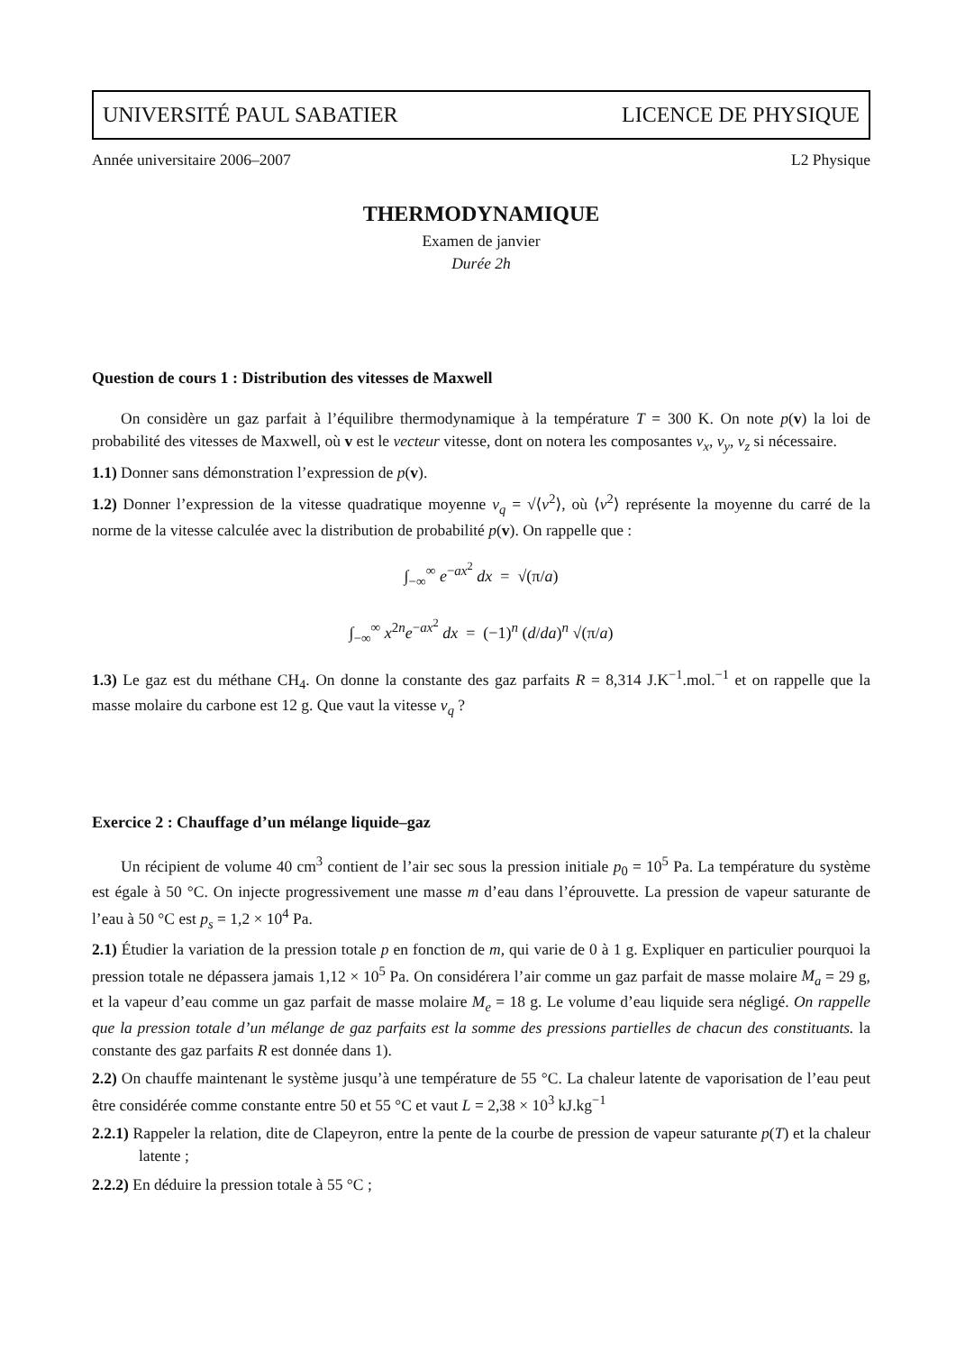UNIVERSITÉ PAUL SABATIER LICENCE DE PHYSIQUE
Année universitaire 2006–2007 L2 Physique
THERMODYNAMIQUE
Examen de janvier
Durée 2h
Question de cours 1 : Distribution des vitesses de Maxwell
On considère un gaz parfait à l’équilibre thermodynamique à la température T = 300 K. On note p(v) la loi de probabilité des vitesses de Maxwell, où v est le vecteur vitesse, dont on notera les composantes v<sub>x</sub>, v<sub>y</sub>, v<sub>z</sub> si nécessaire.
1.1) Donner sans démonstration l’expression de p(v).
1.2) Donner l’expression de la vitesse quadratique moyenne v<sub>q</sub> = √⟨v<sup>2</sup>⟩, où ⟨v<sup>2</sup>⟩ représente la moyenne du carré de la norme de la vitesse calculée avec la distribution de probabilité p(v). On rappelle que :
∫<sub>−∞</sub><sup>∞</sup> e<sup>−ax<sup>2</sup></sup> dx = √(π/a)
∫<sub>−∞</sub><sup>∞</sup> x<sup>2n</sup>e<sup>−ax<sup>2</sup></sup> dx = (−1)<sup>n</sup> (d/da)<sup>n</sup> √(π/a)
1.3) Le gaz est du méthane CH<sub>4</sub>. On donne la constante des gaz parfaits R = 8,314 J.K<sup>−1</sup>.mol.<sup>−1</sup> et on rappelle que la masse molaire du carbone est 12 g. Que vaut la vitesse v<sub>q</sub> ?
Exercice 2 : Chauffage d’un mélange liquide–gaz
Un récipient de volume 40 cm<sup>3</sup> contient de l’air sec sous la pression initiale p<sub>0</sub> = 10<sup>5</sup> Pa. La température du système est égale à 50 °C. On injecte progressivement une masse m d’eau dans l’éprouvette. La pression de vapeur saturante de l’eau à 50 °C est p<sub>s</sub> = 1,2 × 10<sup>4</sup> Pa.
2.1) Étudier la variation de la pression totale p en fonction de m, qui varie de 0 à 1 g. Expliquer en particulier pourquoi la pression totale ne dépassera jamais 1,12 × 10<sup>5</sup> Pa. On considérera l’air comme un gaz parfait de masse molaire M<sub>a</sub> = 29 g, et la vapeur d’eau comme un gaz parfait de masse molaire M<sub>e</sub> = 18 g. Le volume d’eau liquide sera négligé. On rappelle que la pression totale d’un mélange de gaz parfaits est la somme des pressions partielles de chacun des constituants. la constante des gaz parfaits R est donnée dans 1).
2.2) On chauffe maintenant le système jusqu’à une température de 55 °C. La chaleur latente de vaporisation de l’eau peut être considérée comme constante entre 50 et 55 °C et vaut L = 2,38 × 10<sup>3</sup> kJ.kg<sup>−1</sup>
2.2.1) Rappeler la relation, dite de Clapeyron, entre la pente de la courbe de pression de vapeur saturante p(T) et la chaleur latente ;
2.2.2) En déduire la pression totale à 55 °C ;